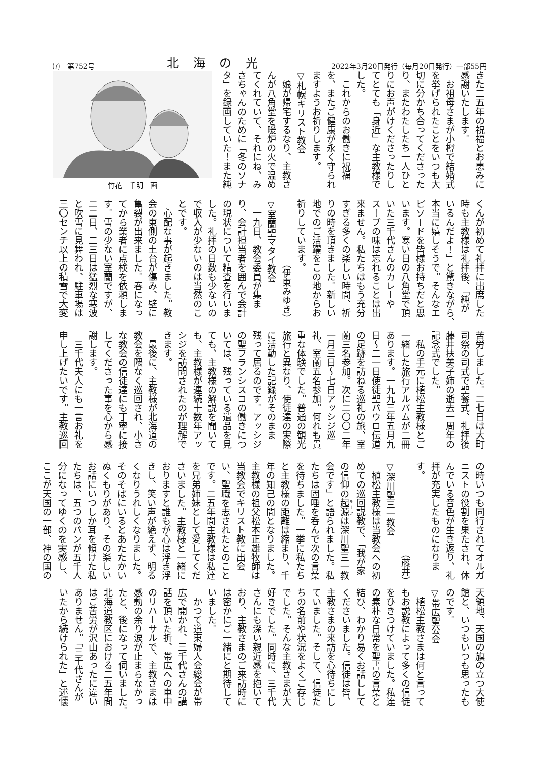⑺　第752号 北　海　の　光 2022年3月20日発行（毎月20日発行）一部55円
きた二五年の祝福とお恵みに
感謝いたします。
　お祖母さまが小樽で結婚式
を挙げられたことをいつも大
切に分かち合ってくださった
り、またわたしたち一人ひと
りにお声がけくださったりし
てとても「身近」な主教様で
した。
　これからのお働きに祝福
を、またご健康が永く守られ
ますようお祈りします。
▽札幌キリスト教会
　娘が帰宅するなり、主教さ
んが八角堂を暖炉の火で温め
てくれていて、それにね、み
さちゃんのために「冬のソナ
タ」を録画していた！また純
竹花　千明　画
くんが初めて礼拝に出席した
時も主教様は礼拝後、「純が
いるんだよ！」と驚きながら、
本当に嬉しそうで。そんなエ
ピソードを皆様お持ちだと思
います。寒い日の八角堂で頂
いた三千代さんのカレーや
スープの味は忘れることは出
来ません。私たちはもう充分
すぎる多くの楽しい時間、祈
りの時を頂きました。新しい
地でのご活躍をこの地からお
祈りしています。
（伊東みゆき）
▽室蘭聖マタイ教会
　一九日、教会委員が集ま
り、会計担当者を囲んで会計
の現状について精査を行いま
した。礼拝の日数も少ないの
で収入が少ないのは当然のこ
とです。
　心配な事が起きました。教
会の東側の土台が傷み、壁に
亀裂が出来ました。春になっ
てから業者に点検を依頼しま
す。雪の少ない室蘭ですが、
二二日、二三日は猛烈な寒波
と吹雪に見舞われ、駐車場は
三〇センチ以上の積雪で大変
苦労しました。二七日は大町
司祭の司式で聖餐式、礼拝後
藤井扶美子姉の逝去一周年の
記念式でした。
　私の手元に植松主教様とご
一緒した旅行アルバムが二冊
あります。一九九三年五月九
日～二一日使徒聖パウロ伝道
の足跡を訪ねる巡礼の旅、室
蘭三名参加。次に二〇〇二年
一月三日～七日アッシジ巡
礼、室蘭五名参加。何れも貴
重な体験でした。普通の観光
旅行と異なり、使徒達の実際
に活動した記録がそのまま
残って居るのです。アッシジ
の聖フランシスコの働きにつ
いては、残っている遺品を見
ても、主教様の解説を聞いて
も、主教様が連続十数年アッ
シジを訪問されたのが理解で
きます。
　最後に、主教様が北海道の
教会を隈なく巡回され、小さ
な教会の信徒達にも丁寧に接
してくださった事を心から感
謝します。
　三千代夫人にも一言お礼を
申し上げたいです。主教巡回
の時いつも同行されてオルガ
ニストの役割を果たされ、休
んでいる音色が生き返り、礼
拝が充実したものになりま
す。
（藤井）
▽深川聖三一教会
　植松主教様は当教会への初
めての巡回説教で、「我が家
の信仰の起源は深川聖三一教
会です」と語られました。私
たちは固唾を呑んで次の言葉
を待ちました。一挙に私たち
と主教様の距離は縮まり、千
年の知己の間となりました。
主教様の祖父松本正雄牧師は
当教会でキリスト教に出会
い、聖職を志されたとのこと
です。二五年間主教様は私達
を兄弟姉妹として愛してくだ
さいました。主教様と一緒に
おりますと誰もが心は浮き浮
きし、笑い声が絶えず、明る
くなりうれしくなりました。
そのそばにいるとあたたかい
ぬくもりがあり、その楽しい
お話にいつしか耳を傾けた私
たちは、五つのパンが五千人
分になってゆくのを実感し、
ここが天国の一部、神の国の
天領地、天国の旗の立つ大使
館と、いつもいつも思ったも
のです。
▽帯広聖公会
　植松主教さまは何と言って
もお説教によって多くの信徒
をひきつけていました。私達
の素朴な日常を聖書の言葉と
結び、わかり易くお話しして
くださいました。信徒は皆、
主教さまの来訪を心待ちにし
ていました。そして、信徒た
ちの名前や状況をよくご存じ
でした。そんな主教さまが大
好きでした。同時に、三千代
さんにも深い親近感を抱いて
おり、主教さまのご来訪時に
は密かにご一緒にと期待して
いました。
　かつて道東婦人会総会が帯
広で開かれ、三千代さんの講
話を頂いた折、帯広への車中
のリハーサルで、主教さまは
感動の余り涙が止まらなかっ
たと、後になって伺いました。
北海道教区における二五年間
はご苦労が沢山あったに違い
ありません。「三千代さんが
いたから続けられた」と述懐